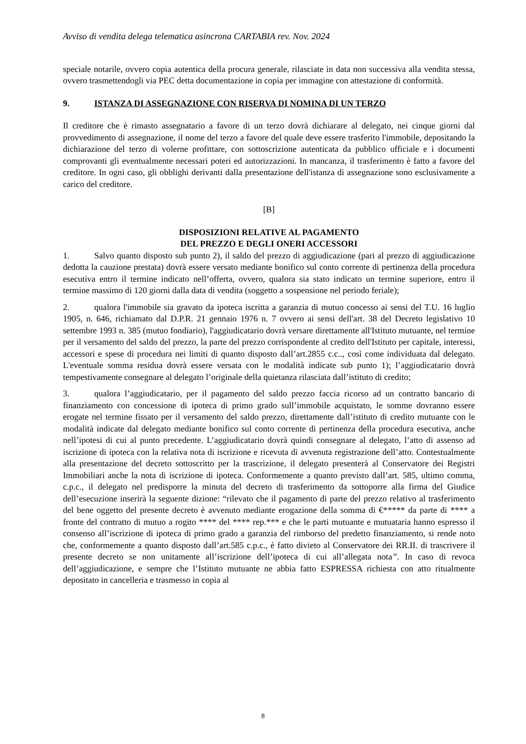Avviso di vendita delega telematica asincrona CARTABIA rev. Nov. 2024
speciale notarile, ovvero copia autentica della procura generale, rilasciate in data non successiva alla vendita stessa, ovvero trasmettendogli via PEC detta documentazione in copia per immagine con attestazione di conformità.
9. ISTANZA DI ASSEGNAZIONE CON RISERVA DI NOMINA DI UN TERZO
Il creditore che è rimasto assegnatario a favore di un terzo dovrà dichiarare al delegato, nei cinque giorni dal provvedimento di assegnazione, il nome del terzo a favore del quale deve essere trasferito l'immobile, depositando la dichiarazione del terzo di volerne profittare, con sottoscrizione autenticata da pubblico ufficiale e i documenti comprovanti gli eventualmente necessari poteri ed autorizzazioni. In mancanza, il trasferimento è fatto a favore del creditore. In ogni caso, gli obblighi derivanti dalla presentazione dell'istanza di assegnazione sono esclusivamente a carico del creditore.
[B]
DISPOSIZIONI RELATIVE AL PAGAMENTO
DEL PREZZO E DEGLI ONERI ACCESSORI
1. Salvo quanto disposto sub punto 2), il saldo del prezzo di aggiudicazione (pari al prezzo di aggiudicazione dedotta la cauzione prestata) dovrà essere versato mediante bonifico sul conto corrente di pertinenza della procedura esecutiva entro il termine indicato nell’offerta, ovvero, qualora sia stato indicato un termine superiore, entro il termine massimo di 120 giorni dalla data di vendita (soggetto a sospensione nel periodo feriale);
2. qualora l'immobile sia gravato da ipoteca iscritta a garanzia di mutuo concesso ai sensi del T.U. 16 luglio 1905, n. 646, richiamato dal D.P.R. 21 gennaio 1976 n. 7 ovvero ai sensi dell'art. 38 del Decreto legislativo 10 settembre 1993 n. 385 (mutuo fondiario), l'aggiudicatario dovrà versare direttamente all'Istituto mutuante, nel termine per il versamento del saldo del prezzo, la parte del prezzo corrispondente al credito dell'Istituto per capitale, interessi, accessori e spese di procedura nei limiti di quanto disposto dall’art.2855 c.c.., così come individuata dal delegato. L'eventuale somma residua dovrà essere versata con le modalità indicate sub punto 1); l’aggiudicatario dovrà tempestivamente consegnare al delegato l’originale della quietanza rilasciata dall’istituto di credito;
3. qualora l’aggiudicatario, per il pagamento del saldo prezzo faccia ricorso ad un contratto bancario di finanziamento con concessione di ipoteca di primo grado sull’immobile acquistato, le somme dovranno essere erogate nel termine fissato per il versamento del saldo prezzo, direttamente dall’istituto di credito mutuante con le modalità indicate dal delegato mediante bonifico sul conto corrente di pertinenza della procedura esecutiva, anche nell’ipotesi di cui al punto precedente. L’aggiudicatario dovrà quindi consegnare al delegato, l’atto di assenso ad iscrizione di ipoteca con la relativa nota di iscrizione e ricevuta di avvenuta registrazione dell’atto. Contestualmente alla presentazione del decreto sottoscritto per la trascrizione, il delegato presenterà al Conservatore dei Registri Immobiliari anche la nota di iscrizione di ipoteca. Conformemente a quanto previsto dall’art. 585, ultimo comma, c.p.c., il delegato nel predisporre la minuta del decreto di trasferimento da sottoporre alla firma del Giudice dell’esecuzione inserirà la seguente dizione: “rilevato che il pagamento di parte del prezzo relativo al trasferimento del bene oggetto del presente decreto è avvenuto mediante erogazione della somma di €***** da parte di **** a fronte del contratto di mutuo a rogito **** del **** rep.*** e che le parti mutuante e mutuataria hanno espresso il consenso all’iscrizione di ipoteca di primo grado a garanzia del rimborso del predetto finanziamento, si rende noto che, conformemente a quanto disposto dall’art.585 c.p.c., è fatto divieto al Conservatore dei RR.II. di trascrivere il presente decreto se non unitamente all’iscrizione dell’ipoteca di cui all’allegata nota”. In caso di revoca dell’aggiudicazione, e sempre che l’Istituto mutuante ne abbia fatto ESPRESSA richiesta con atto ritualmente depositato in cancelleria e trasmesso in copia al
8